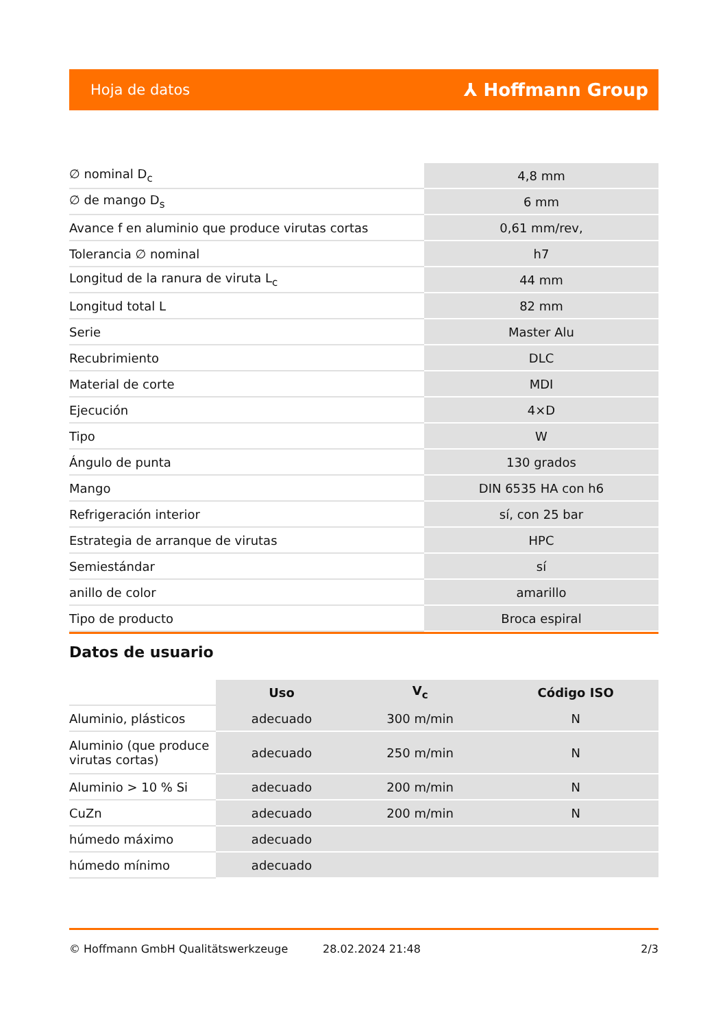Hoja de datos ⅄ Hoffmann Group
| ∅ nominal D<sub>c</sub> | 4,8 mm |
| ∅ de mango D<sub>s</sub> | 6 mm |
| Avance f en aluminio que produce virutas cortas | 0,61 mm/rev, |
| Tolerancia ∅ nominal | h7 |
| Longitud de la ranura de viruta L<sub>c</sub> | 44 mm |
| Longitud total L | 82 mm |
| Serie | Master Alu |
| Recubrimiento | DLC |
| Material de corte | MDI |
| Ejecución | 4×D |
| Tipo | W |
| Ángulo de punta | 130 grados |
| Mango | DIN 6535 HA con h6 |
| Refrigeración interior | sí, con 25 bar |
| Estrategia de arranque de virutas | HPC |
| Semiestándar | sí |
| anillo de color | amarillo |
| Tipo de producto | Broca espiral |
Datos de usuario
| | Uso | V<sub>c</sub> | Código ISO |
| --- | --- | --- | --- |
| Aluminio, plásticos | adecuado | 300 m/min | N |
| Aluminio (que produce virutas cortas) | adecuado | 250 m/min | N |
| Aluminio > 10 % Si | adecuado | 200 m/min | N |
| CuZn | adecuado | 200 m/min | N |
| húmedo máximo | adecuado | | |
| húmedo mínimo | adecuado | | |
© Hoffmann GmbH Qualitätswerkzeuge 28.02.2024 21:48 2/3